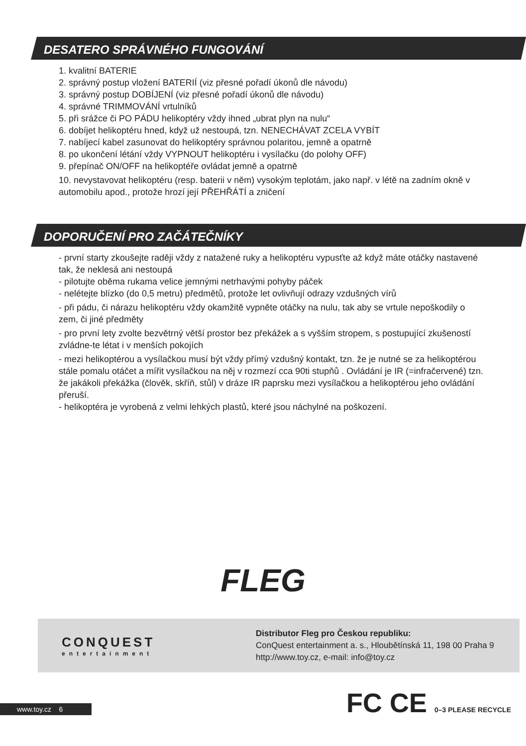DESATERO SPRÁVNÉHO FUNGOVÁNÍ
1. kvalitní BATERIE
2. správný postup vložení BATERIÍ (viz přesné pořadí úkonů dle návodu)
3. správný postup DOBÍJENÍ (viz přesné pořadí úkonů dle návodu)
4. správné TRIMMOVÁNÍ vrtulníků
5. při srážce či PO PÁDU helikoptéry vždy ihned „ubrat plyn na nulu“
6. dobíjet helikoptéru hned, když už nestoupá, tzn. NENECHÁVAT ZCELA VYBÍT
7. nabíjecí kabel zasunovat do helikoptéry správnou polaritou, jemně a opatrně
8. po ukončení létání vždy VYPNOUT helikoptéru i vysílačku (do polohy OFF)
9. přepínač ON/OFF na helikoptéře ovládat jemně a opatrně
10. nevystavovat helikoptéru (resp. baterii v něm) vysokým teplotám, jako např. v létě na zadním okně v automobilu apod., protože hrozí její PŘEHŘÁTÍ a zničení
DOPORUČENÍ PRO ZAČÁTEČNÍKY
- první starty zkoušejte raději vždy z natažené ruky a helikoptéru vypusťte až když máte otáčky nastavené tak, že neklesá ani nestoupá
- pilotujte oběma rukama velice jemnými netrhavými pohyby páček
- nelétejte blízko (do 0,5 metru) předmětů, protože let ovlivňují odrazy vzdušných vírů
- při pádu, či nárazu helikoptéru vždy okamžitě vypněte otáčky na nulu, tak aby se vrtule nepoškodily o zem, či jiné předměty
- pro první lety zvolte bezvětrný větší prostor bez překážek a s vyšším stropem, s postupující zkušeností zvládne-te létat i v menších pokojích
- mezi helikoptérou a vysílačkou musí být vždy přímý vzdušný kontakt, tzn. že je nutné se za helikoptérou stále pomalu otáčet a mířit vysílačkou na něj v rozmezí cca 90ti stupňů . Ovládání je IR (=infračervené) tzn. že jakákoli překážka (člověk, skříň, stůl) v dráze IR paprsku mezi vysílačkou a helikoptérou jeho ovládání přeruší.
- helikoptéra je vyrobená z velmi lehkých plastů, které jsou náchylné na poškození.
FLEG
CONQUEST
entertainment
Distributor Fleg pro Českou republiku:
ConQuest entertainment a. s., Hloubětínská 11, 198 00 Praha 9
http://www.toy.cz, e-mail: info@toy.cz
www.toy.cz 6
FC CE 0–3 PLEASE RECYCLE